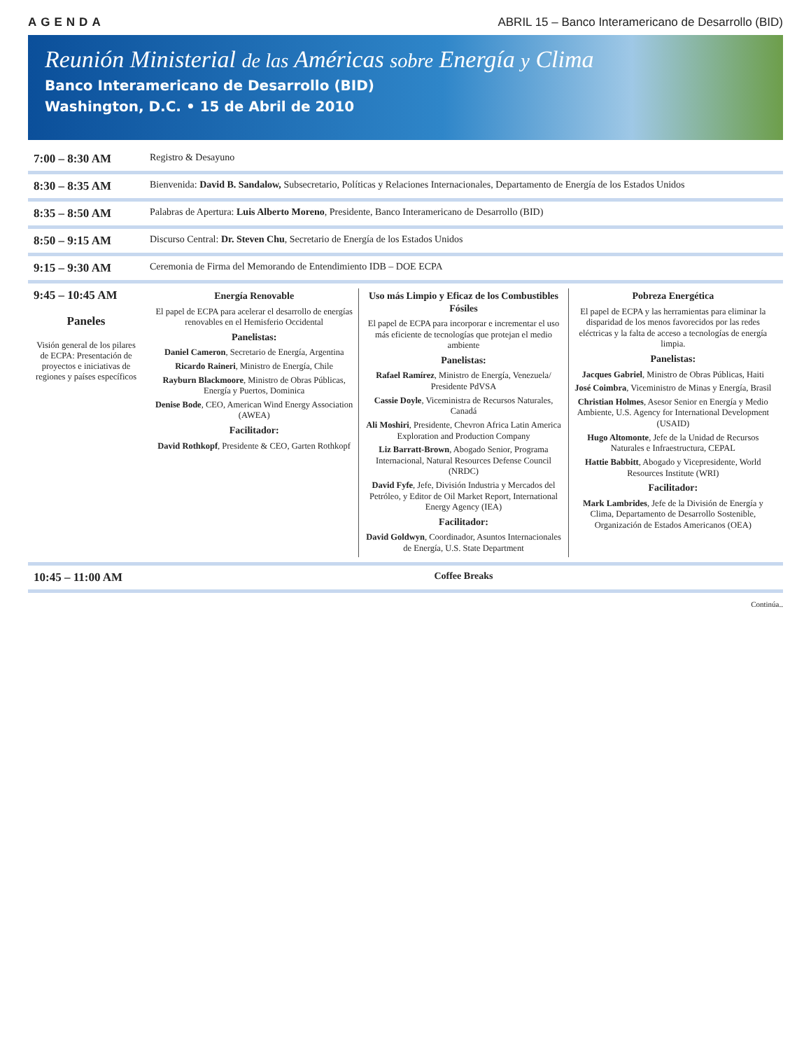AGENDA ABRIL 15 – Banco Interamericano de Desarrollo (BID)
Reunión Ministerial de las Américas sobre Energía y Clima
Banco Interamericano de Desarrollo (BID)
Washington, D.C. • 15 de Abril de 2010
| 7:00 – 8:30 AM | Registro & Desayuno |
| 8:30 – 8:35 AM | Bienvenida: David B. Sandalow, Subsecretario, Políticas y Relaciones Internacionales, Departamento de Energía de los Estados Unidos |
| 8:35 – 8:50 AM | Palabras de Apertura: Luis Alberto Moreno , Presidente, Banco Interamericano de Desarrollo (BID) |
| 8:50 – 9:15 AM | Discurso Central: Dr. Steven Chu , Secretario de Energía de los Estados Unidos |
| 9:15 – 9:30 AM | Ceremonia de Firma del Memorando de Entendimiento IDB – DOE ECPA |
| 9:45 – 10:45 AM Paneles Visión general de los pilares de ECPA: Presentación de proyectos e iniciativas de regiones y países específicos | Energía Renovable El papel de ECPA para acelerar el desarrollo de energías renovables en el Hemisferio Occidental Panelistas: Daniel Cameron , Secretario de Energía, Argentina Ricardo Raineri , Ministro de Energía, Chile Rayburn Blackmoore , Ministro de Obras Públicas, Energía y Puertos, Dominica Denise Bode , CEO, American Wind Energy Association (AWEA) Facilitador: David Rothkopf , Presidente & CEO, Garten Rothkopf Uso más Limpio y Eficaz de los Combustibles Fósiles El papel de ECPA para incorporar e incrementar el uso más eficiente de tecnologías que protejan el medio ambiente Panelistas: Rafael Ramírez , Ministro de Energía, Venezuela/ Presidente PdVSA Cassie Doyle , Viceministra de Recursos Naturales, Canadá Ali Moshiri , Presidente, Chevron Africa Latin America Exploration and Production Company Liz Barratt-Brown , Abogado Senior, Programa Internacional, Natural Resources Defense Council (NRDC) David Fyfe , Jefe, División Industria y Mercados del Petróleo, y Editor de Oil Market Report, International Energy Agency (IEA) Facilitador: David Goldwyn , Coordinador, Asuntos Internacionales de Energía, U.S. State Department Pobreza Energética El papel de ECPA y las herramientas para eliminar la disparidad de los menos favorecidos por las redes eléctricas y la falta de acceso a tecnologías de energía limpia. Panelistas: Jacques Gabriel , Ministro de Obras Públicas, Haiti José Coimbra , Viceministro de Minas y Energía, Brasil Christian Holmes , Asesor Senior en Energía y Medio Ambiente, U.S. Agency for International Development (USAID) Hugo Altomonte , Jefe de la Unidad de Recursos Naturales e Infraestructura, CEPAL Hattie Babbitt , Abogado y Vicepresidente, World Resources Institute (WRI) Facilitador: Mark Lambrides , Jefe de la División de Energía y Clima, Departamento de Desarrollo Sostenible, Organización de Estados Americanos (OEA) |
| 10:45 – 11:00 AM | Coffee Breaks |
Continúa..